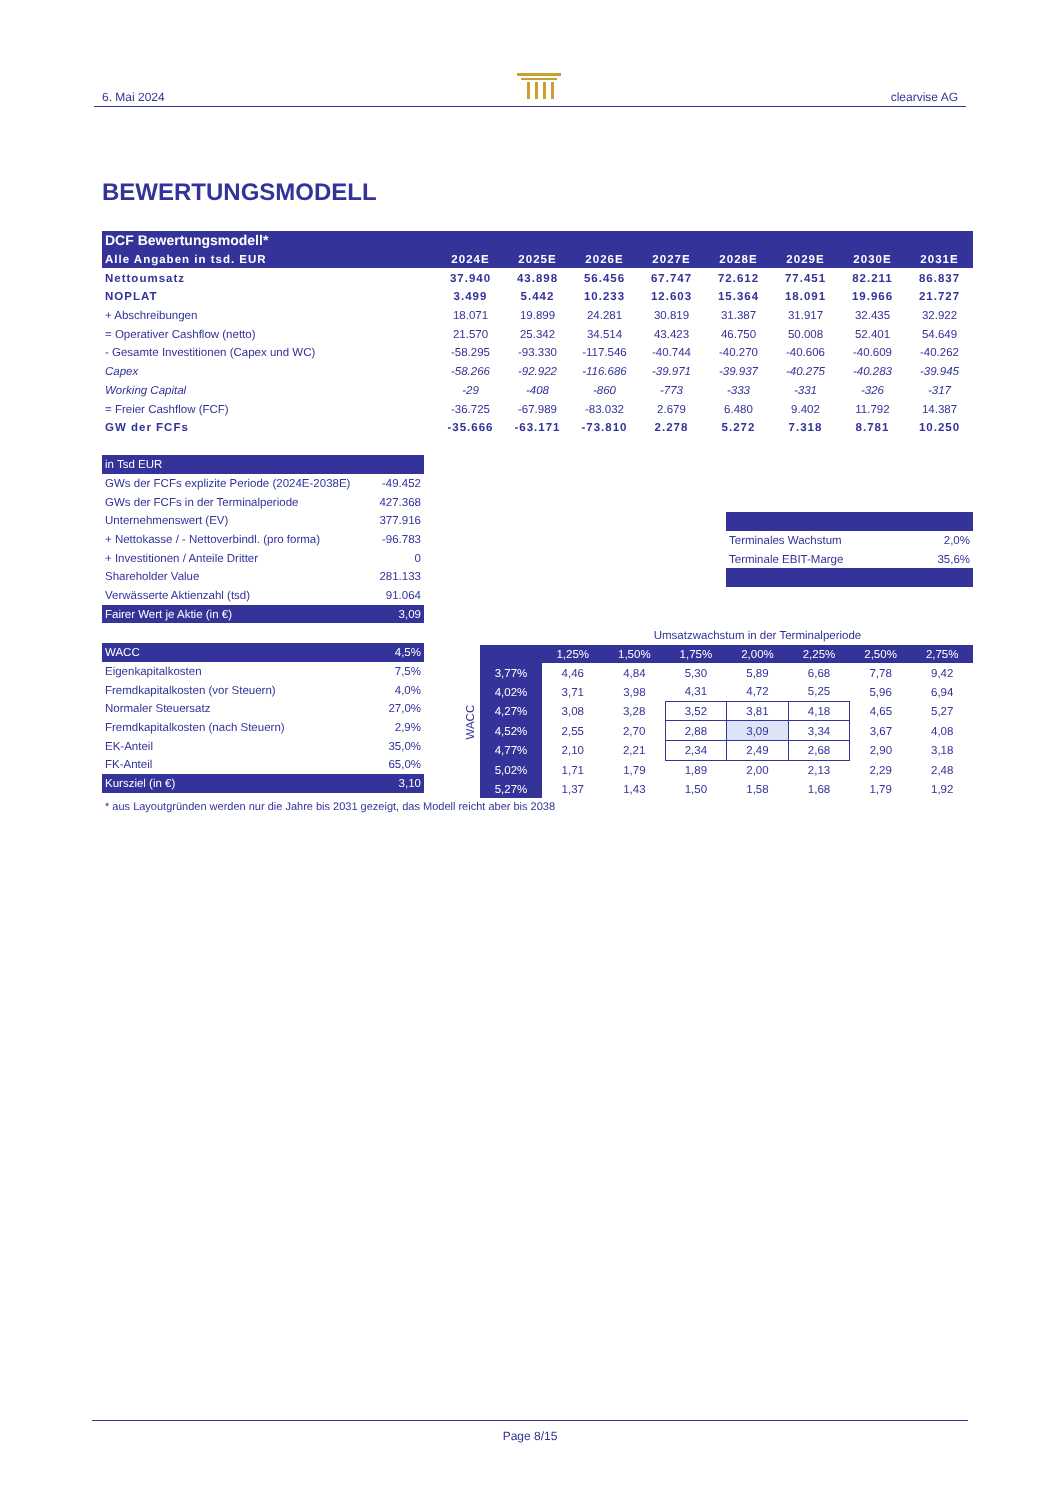6. Mai 2024 clearvise AG
BEWERTUNGSMODELL
| DCF Bewertungsmodell* | | | | | | | | |
| Alle Angaben in tsd. EUR | 2024E | 2025E | 2026E | 2027E | 2028E | 2029E | 2030E | 2031E |
| Nettoumsatz | 37.940 | 43.898 | 56.456 | 67.747 | 72.612 | 77.451 | 82.211 | 86.837 |
| NOPLAT | 3.499 | 5.442 | 10.233 | 12.603 | 15.364 | 18.091 | 19.966 | 21.727 |
| + Abschreibungen | 18.071 | 19.899 | 24.281 | 30.819 | 31.387 | 31.917 | 32.435 | 32.922 |
| = Operativer Cashflow (netto) | 21.570 | 25.342 | 34.514 | 43.423 | 46.750 | 50.008 | 52.401 | 54.649 |
| - Gesamte Investitionen (Capex und WC) | -58.295 | -93.330 | -117.546 | -40.744 | -40.270 | -40.606 | -40.609 | -40.262 |
| Capex | -58.266 | -92.922 | -116.686 | -39.971 | -39.937 | -40.275 | -40.283 | -39.945 |
| Working Capital | -29 | -408 | -860 | -773 | -333 | -331 | -326 | -317 |
| = Freier Cashflow (FCF) | -36.725 | -67.989 | -83.032 | 2.679 | 6.480 | 9.402 | 11.792 | 14.387 |
| GW der FCFs | -35.666 | -63.171 | -73.810 | 2.278 | 5.272 | 7.318 | 8.781 | 10.250 |
| in Tsd EUR | |
| GWs der FCFs explizite Periode (2024E-2038E) | -49.452 |
| GWs der FCFs in der Terminalperiode | 427.368 |
| Unternehmenswert (EV) | 377.916 |
| + Nettokasse / - Nettoverbindl. (pro forma) | -96.783 |
| + Investitionen / Anteile Dritter | 0 |
| Shareholder Value | 281.133 |
| Verwässerte Aktienzahl (tsd) | 91.064 |
| Fairer Wert je Aktie (in €) | 3,09 |
| Terminales Wachstum | 2,0% |
| Terminale EBIT-Marge | 35,6% |
| WACC | 4,5% |
| Eigenkapitalkosten | 7,5% |
| Fremdkapitalkosten (vor Steuern) | 4,0% |
| Normaler Steuersatz | 27,0% |
| Fremdkapitalkosten (nach Steuern) | 2,9% |
| EK-Anteil | 35,0% |
| FK-Anteil | 65,0% |
| Kursziel (in €) | 3,10 |
| | | Umsatzwachstum in der Terminalperiode | | | | | | |
| WACC | | 1,25% | 1,50% | 1,75% | 2,00% | 2,25% | 2,50% | 2,75% |
| | 3,77% | 4,46 | 4,84 | 5,30 | 5,89 | 6,68 | 7,78 | 9,42 |
| | 4,02% | 3,71 | 3,98 | 4,31 | 4,72 | 5,25 | 5,96 | 6,94 |
| | 4,27% | 3,08 | 3,28 | 3,52 | 3,81 | 4,18 | 4,65 | 5,27 |
| | 4,52% | 2,55 | 2,70 | 2,88 | 3,09 | 3,34 | 3,67 | 4,08 |
| | 4,77% | 2,10 | 2,21 | 2,34 | 2,49 | 2,68 | 2,90 | 3,18 |
| | 5,02% | 1,71 | 1,79 | 1,89 | 2,00 | 2,13 | 2,29 | 2,48 |
| | 5,27% | 1,37 | 1,43 | 1,50 | 1,58 | 1,68 | 1,79 | 1,92 |
* aus Layoutgründen werden nur die Jahre bis 2031 gezeigt, das Modell reicht aber bis 2038
Page 8/15